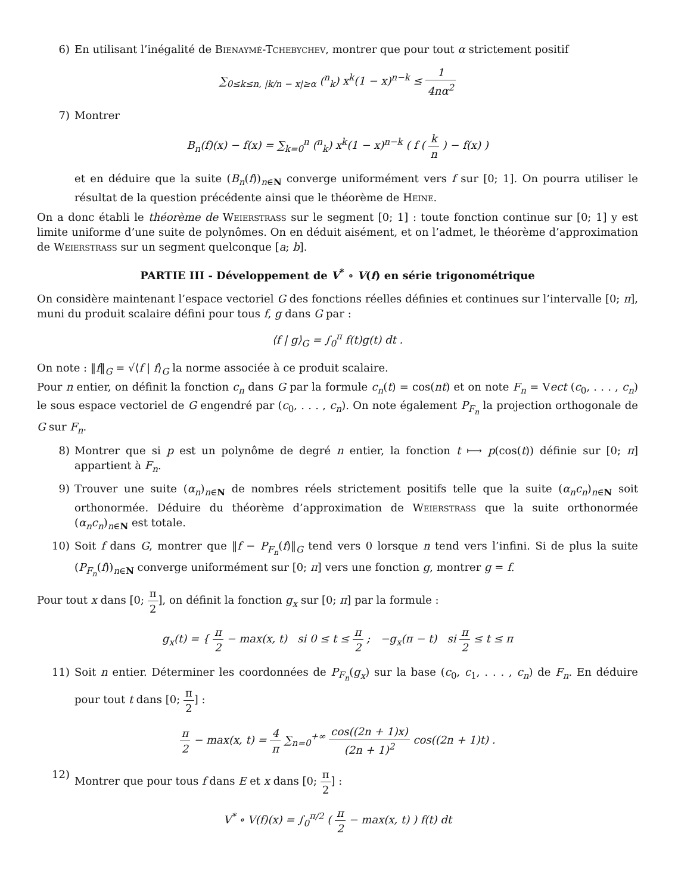6) En utilisant l’inégalité de Bienaymé-Tchebychev, montrer que pour tout α strictement positif
∑<sub>0≤k≤n, |k/n − x|≥α</sub> (<sup>n</sup><sub>k</sub>) x<sup>k</sup>(1 − x)<sup>n−k</sup> ≤ 1 4nα<sup>2</sup>
7) Montrer
B<sub>n</sub>(f)(x) − f(x) = ∑<sub>k=0</sub><sup>n</sup> (<sup>n</sup><sub>k</sub>) x<sup>k</sup>(1 − x)<sup>n−k</sup> ( f ( k n ) − f(x) )
et en déduire que la suite (B<sub>n</sub>(f))<sub>n∈N</sub> converge uniformément vers f sur [0; 1]. On pourra utiliser le résultat de la question précédente ainsi que le théorème de Heine.
On a donc établi le théorème de Weierstrass sur le segment [0; 1] : toute fonction continue sur [0; 1] y est limite uniforme d’une suite de polynômes. On en déduit aisément, et on l’admet, le théorème d’approximation de Weierstrass sur un segment quelconque [a; b].
PARTIE III - Développement de V<sup>*</sup> ∘ V(f) en série trigonométrique
On considère maintenant l’espace vectoriel G des fonctions réelles définies et continues sur l’intervalle [0; π], muni du produit scalaire défini pour tous f, g dans G par :
⟨f | g⟩<sub>G</sub> = ∫<sub>0</sub><sup>π</sup> f(t)g(t) dt .
On note : ‖f‖<sub>G</sub> = √⟨f | f⟩<sub>G</sub> la norme associée à ce produit scalaire.
Pour n entier, on définit la fonction c<sub>n</sub> dans G par la formule c<sub>n</sub>(t) = cos(nt) et on note F<sub>n</sub> = Vect (c<sub>0</sub>, . . . , c<sub>n</sub>) le sous espace vectoriel de G engendré par (c<sub>0</sub>, . . . , c<sub>n</sub>). On note également P<sub>F<sub>n</sub></sub> la projection orthogonale de G sur F<sub>n</sub>.
8) Montrer que si p est un polynôme de degré n entier, la fonction t ⟼ p(cos(t)) définie sur [0; π] appartient à F<sub>n</sub>.
9) Trouver une suite (α<sub>n</sub>)<sub>n∈N</sub> de nombres réels strictement positifs telle que la suite (α<sub>n</sub>c<sub>n</sub>)<sub>n∈N</sub> soit orthonormée. Déduire du théorème d’approximation de Weierstrass que la suite orthonormée (α<sub>n</sub>c<sub>n</sub>)<sub>n∈N</sub> est totale.
10) Soit f dans G, montrer que ‖f − P<sub>F<sub>n</sub></sub>(f)‖<sub>G</sub> tend vers 0 lorsque n tend vers l’infini. Si de plus la suite (P<sub>F<sub>n</sub></sub>(f))<sub>n∈N</sub> converge uniformément sur [0; π] vers une fonction g, montrer g = f.
Pour tout x dans [0; π 2], on définit la fonction g<sub>x</sub> sur [0; π] par la formule :
g<sub>x</sub>(t) = { π 2 − max(x, t) si 0 ≤ t ≤ π 2 ; −g<sub>x</sub>(π − t) si π 2 ≤ t ≤ π
11) Soit n entier. Déterminer les coordonnées de P<sub>F<sub>n</sub></sub>(g<sub>x</sub>) sur la base (c<sub>0</sub>, c<sub>1</sub>, . . . , c<sub>n</sub>) de F<sub>n</sub>. En déduire pour tout t dans [0; π 2] :
π 2 − max(x, t) = 4 π ∑<sub>n=0</sub><sup>+∞</sup> cos((2n + 1)x) (2n + 1)<sup>2</sup> cos((2n + 1)t) .
12) Montrer que pour tous f dans E et x dans [0; π 2] :
V<sup>*</sup> ∘ V(f)(x) = ∫<sub>0</sub><sup>π/2</sup> ( π 2 − max(x, t) ) f(t) dt